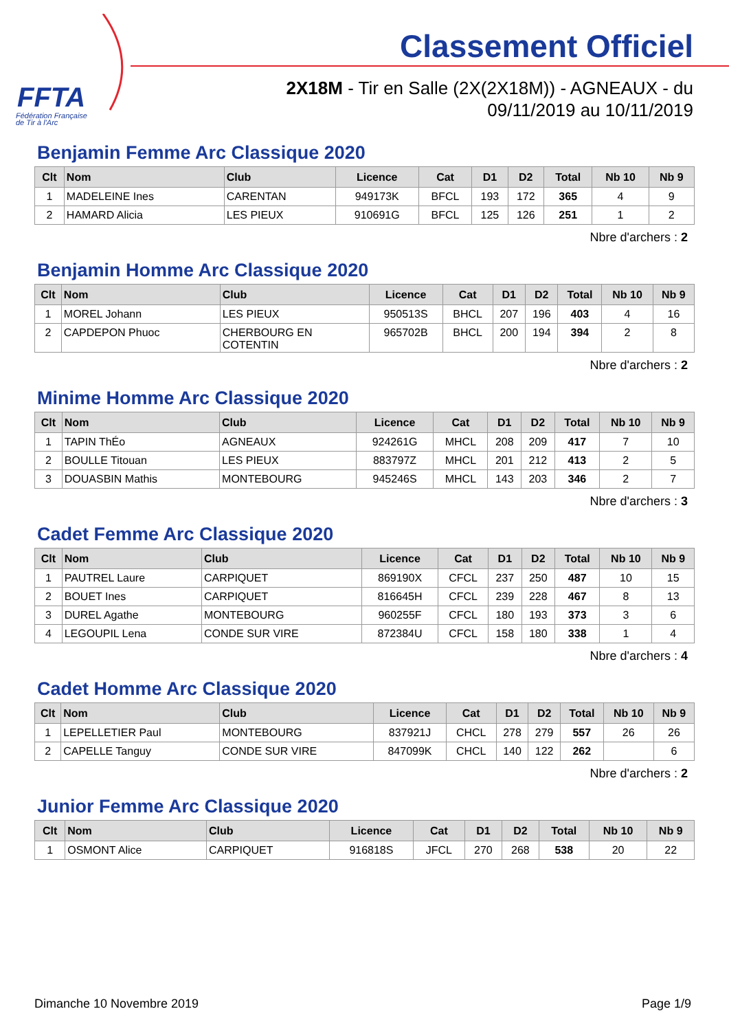FFTA
Fédération Française
de Tir à l'Arc
Classement Officiel
2X18M - Tir en Salle (2X(2X18M)) - AGNEAUX - du 09/11/2019 au 10/11/2019
Benjamin Femme Arc Classique 2020
| Clt | Nom | Club | Licence | Cat | D1 | D2 | Total | Nb 10 | Nb 9 |
| --- | --- | --- | --- | --- | --- | --- | --- | --- | --- |
| 1 | MADELEINE Ines | CARENTAN | 949173K | BFCL | 193 | 172 | 365 | 4 | 9 |
| 2 | HAMARD Alicia | LES PIEUX | 910691G | BFCL | 125 | 126 | 251 | 1 | 2 |
Nbre d'archers : 2
Benjamin Homme Arc Classique 2020
| Clt | Nom | Club | Licence | Cat | D1 | D2 | Total | Nb 10 | Nb 9 |
| --- | --- | --- | --- | --- | --- | --- | --- | --- | --- |
| 1 | MOREL Johann | LES PIEUX | 950513S | BHCL | 207 | 196 | 403 | 4 | 16 |
| 2 | CAPDEPON Phuoc | CHERBOURG EN COTENTIN | 965702B | BHCL | 200 | 194 | 394 | 2 | 8 |
Nbre d'archers : 2
Minime Homme Arc Classique 2020
| Clt | Nom | Club | Licence | Cat | D1 | D2 | Total | Nb 10 | Nb 9 |
| --- | --- | --- | --- | --- | --- | --- | --- | --- | --- |
| 1 | TAPIN ThÉo | AGNEAUX | 924261G | MHCL | 208 | 209 | 417 | 7 | 10 |
| 2 | BOULLE Titouan | LES PIEUX | 883797Z | MHCL | 201 | 212 | 413 | 2 | 5 |
| 3 | DOUASBIN Mathis | MONTEBOURG | 945246S | MHCL | 143 | 203 | 346 | 2 | 7 |
Nbre d'archers : 3
Cadet Femme Arc Classique 2020
| Clt | Nom | Club | Licence | Cat | D1 | D2 | Total | Nb 10 | Nb 9 |
| --- | --- | --- | --- | --- | --- | --- | --- | --- | --- |
| 1 | PAUTREL Laure | CARPIQUET | 869190X | CFCL | 237 | 250 | 487 | 10 | 15 |
| 2 | BOUET Ines | CARPIQUET | 816645H | CFCL | 239 | 228 | 467 | 8 | 13 |
| 3 | DUREL Agathe | MONTEBOURG | 960255F | CFCL | 180 | 193 | 373 | 3 | 6 |
| 4 | LEGOUPIL Lena | CONDE SUR VIRE | 872384U | CFCL | 158 | 180 | 338 | 1 | 4 |
Nbre d'archers : 4
Cadet Homme Arc Classique 2020
| Clt | Nom | Club | Licence | Cat | D1 | D2 | Total | Nb 10 | Nb 9 |
| --- | --- | --- | --- | --- | --- | --- | --- | --- | --- |
| 1 | LEPELLETIER Paul | MONTEBOURG | 837921J | CHCL | 278 | 279 | 557 | 26 | 26 |
| 2 | CAPELLE Tanguy | CONDE SUR VIRE | 847099K | CHCL | 140 | 122 | 262 | | 6 |
Nbre d'archers : 2
Junior Femme Arc Classique 2020
| Clt | Nom | Club | Licence | Cat | D1 | D2 | Total | Nb 10 | Nb 9 |
| --- | --- | --- | --- | --- | --- | --- | --- | --- | --- |
| 1 | OSMONT Alice | CARPIQUET | 916818S | JFCL | 270 | 268 | 538 | 20 | 22 |
Dimanche 10 Novembre 2019 Page 1/9